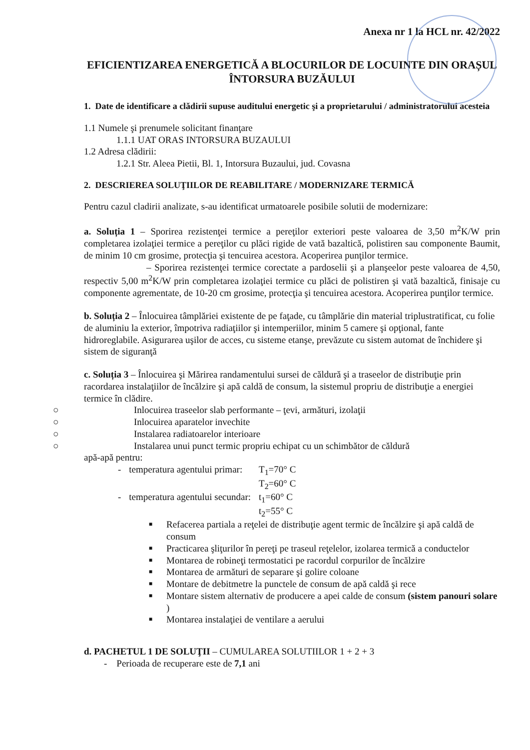Anexa nr 1 la HCL nr. 42/2022
EFICIENTIZAREA ENERGETICĂ A BLOCURILOR DE LOCUINTE DIN ORAȘUL ÎNTORSURA BUZĂULUI
1. Date de identificare a clădirii supuse auditului energetic şi a proprietarului / administratorului acesteia
1.1 Numele şi prenumele solicitant finanţare
1.1.1 UAT ORAS INTORSURA BUZAULUI
1.2 Adresa clădirii:
1.2.1 Str. Aleea Pietii, Bl. 1, Intorsura Buzaului, jud. Covasna
2. DESCRIEREA SOLUŢIILOR DE REABILITARE / MODERNIZARE TERMICĂ
Pentru cazul cladirii analizate, s-au identificat urmatoarele posibile solutii de modernizare:
a. Soluția 1 – Sporirea rezistenţei termice a pereţilor exteriori peste valoarea de 3,50 m<sup>2</sup>K/W prin completarea izolaţiei termice a pereţilor cu plăci rigide de vată bazaltică, polistiren sau componente Baumit, de minim 10 cm grosime, protecţia şi tencuirea acestora. Acoperirea punţilor termice.
– Sporirea rezistenţei termice corectate a pardoselii şi a planşeelor peste valoarea de 4,50, respectiv 5,00 m<sup>2</sup>K/W prin completarea izolaţiei termice cu plăci de polistiren şi vată bazaltică, finisaje cu componente agrementate, de 10-20 cm grosime, protecţia şi tencuirea acestora. Acoperirea punţilor termice.
b. Soluția 2 – Înlocuirea tâmplăriei existente de pe faţade, cu tâmplărie din material triplustratificat, cu folie de aluminiu la exterior, împotriva radiaţiilor şi intemperiilor, minim 5 camere şi opţional, fante hidroreglabile. Asigurarea uşilor de acces, cu sisteme etanşe, prevăzute cu sistem automat de închidere şi sistem de siguranţă
c. Soluția 3 – Înlocuirea şi Mărirea randamentului sursei de căldură şi a traseelor de distribuţie prin racordarea instalaţiilor de încălzire şi apă caldă de consum, la sistemul propriu de distribuţie a energiei termice în clădire.
○ Inlocuirea traseelor slab performante – ţevi, armături, izolaţii
○ Inlocuirea aparatelor invechite
○ Instalarea radiatoarelor interioare
○ Instalarea unui punct termic propriu echipat cu un schimbător de căldură
apă-apă pentru:
| - | temperatura agentului primar: | T<sub>1</sub>=70° C T<sub>2</sub>=60° C |
| - | temperatura agentului secundar: | t<sub>1</sub>=60° C t<sub>2</sub>=55° C |
■ Refacerea partiala a reţelei de distribuţie agent termic de încălzire şi apă caldă de consum
■ Practicarea şliţurilor în pereţi pe traseul reţelelor, izolarea termică a conductelor
■ Montarea de robineţi termostatici pe racordul corpurilor de încălzire
■ Montarea de armături de separare şi golire coloane
■ Montare de debitmetre la punctele de consum de apă caldă şi rece
■ Montare sistem alternativ de producere a apei calde de consum (sistem panouri solare )
■ Montarea instalaţiei de ventilare a aerului
d. PACHETUL 1 DE SOLUŢII – CUMULAREA SOLUTIILOR 1 + 2 + 3
- Perioada de recuperare este de 7,1 ani